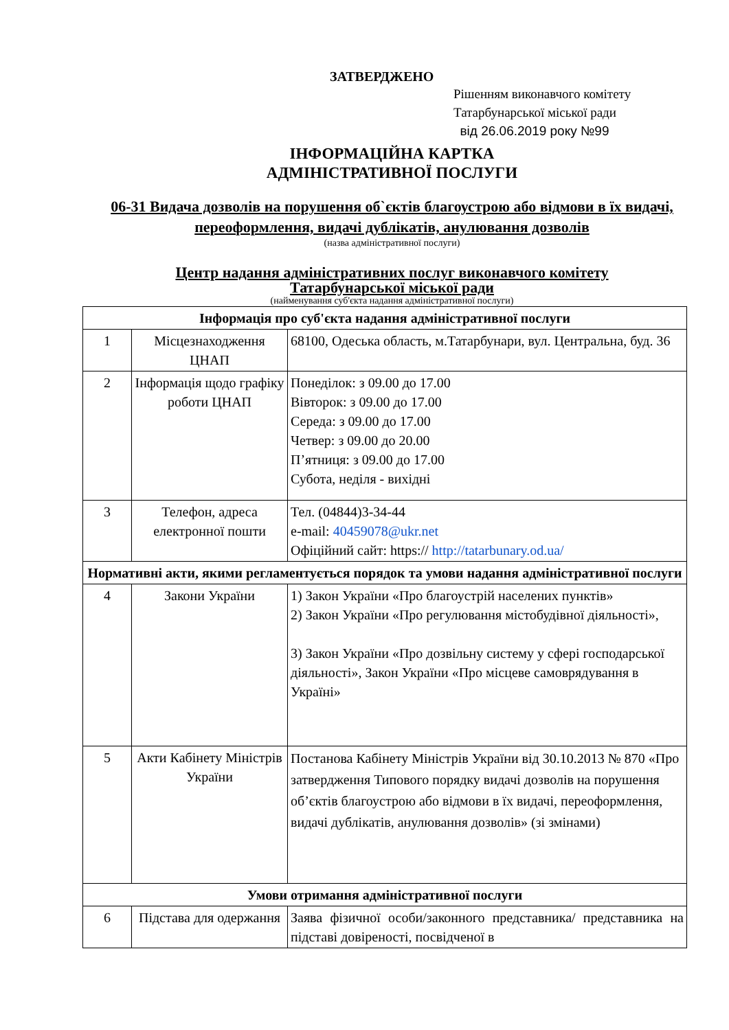ЗАТВЕРДЖЕНО
Рішенням виконавчого комітету
Татарбунарської міської ради
від 26.06.2019 року №99
ІНФОРМАЦІЙНА КАРТКА
АДМІНІСТРАТИВНОЇ ПОСЛУГИ
06-31 Видача дозволів на порушення об`єктів благоустрою або відмови в їх видачі, переоформлення, видачі дублікатів, анулювання дозволів
(назва адміністративної послуги)
Центр надання адміністративних послуг виконавчого комітету
Татарбунарської міської ради
(найменування суб'єкта надання адміністративної послуги)
| Інформація про суб'єкта надання адміністративної послуги | | |
| 1 | Місцезнаходження ЦНАП | 68100, Одеська область, м.Татарбунари, вул. Центральна, буд. 36 |
| 2 | Інформація щодо графіку роботи ЦНАП | Понеділок: з 09.00 до 17.00 Вівторок: з 09.00 до 17.00 Середа: з 09.00 до 17.00 Четвер: з 09.00 до 20.00 П’ятниця: з 09.00 до 17.00 Субота, неділя - вихідні |
| 3 | Телефон, адреса електронної пошти | Тел. (04844)3-34-44 e-mail: 40459078@ukr.net Офіційний сайт: https:// http://tatarbunary.od.ua/ |
| Нормативні акти, якими регламентується порядок та умови надання адміністративної послуги | | |
| 4 | Закони України | 1) Закон України «Про благоустрій населених пунктів» 2) Закон України «Про регулювання містобудівної діяльності», 3) Закон України «Про дозвільну систему у сфері господарської діяльності», Закон України «Про місцеве самоврядування в Україні» |
| 5 | Акти Кабінету Міністрів України | Постанова Кабінету Міністрів України від 30.10.2013 № 870 «Про затвердження Типового порядку видачі дозволів на порушення об’єктів благоустрою або відмови в їх видачі, переоформлення, видачі дублікатів, анулювання дозволів» (зі змінами) |
| Умови отримання адміністративної послуги | | |
| 6 | Підстава для одержання | Заява фізичної особи/законного представника/ представника на підставі довіреності, посвідченої в |